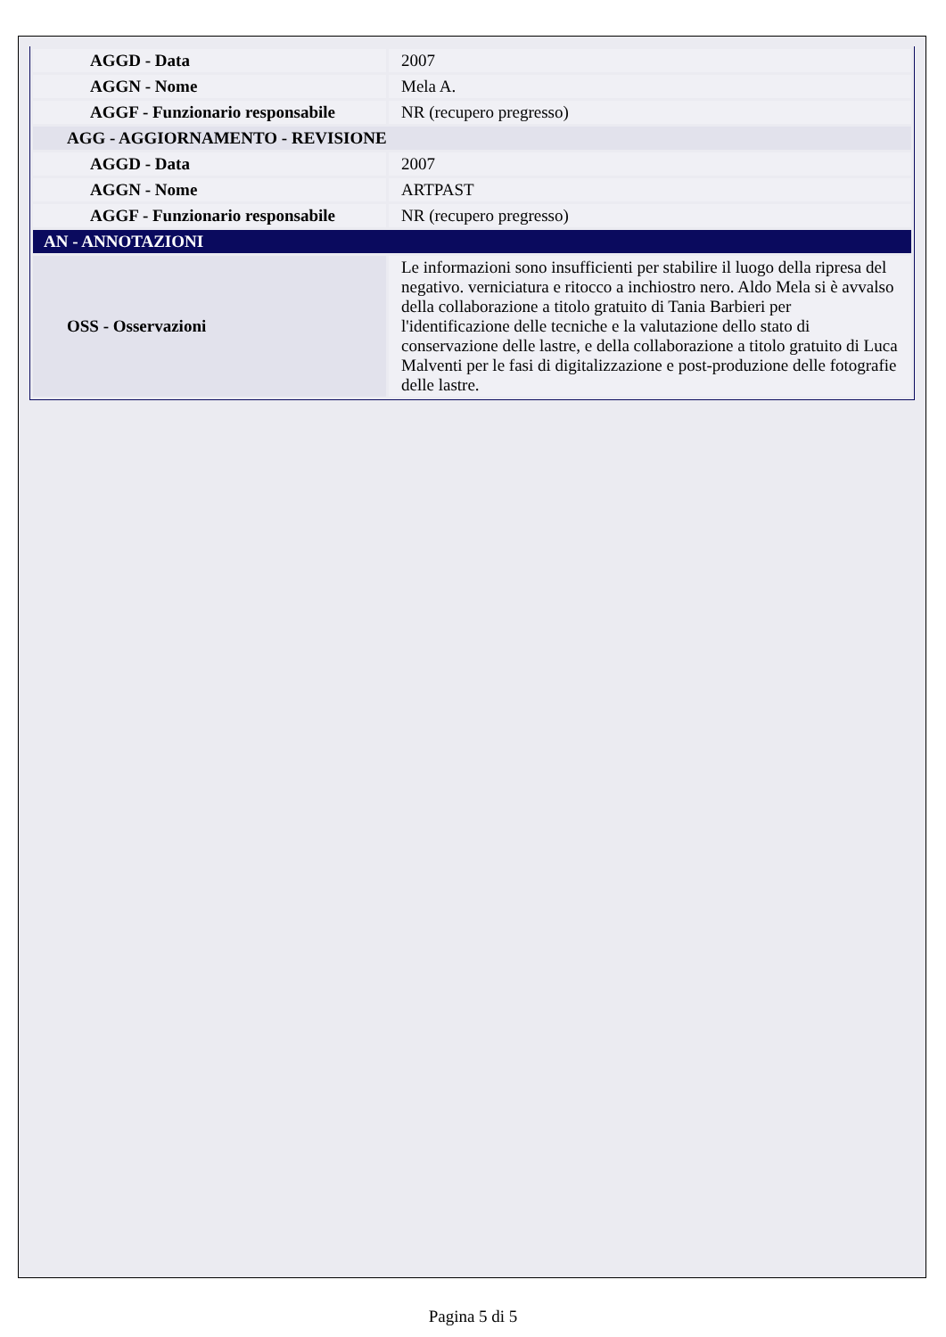| AGGD - Data | 2007 |
| AGGN - Nome | Mela A. |
| AGGF - Funzionario responsabile | NR (recupero pregresso) |
| AGG - AGGIORNAMENTO - REVISIONE | |
| AGGD - Data | 2007 |
| AGGN - Nome | ARTPAST |
| AGGF - Funzionario responsabile | NR (recupero pregresso) |
| AN - ANNOTAZIONI | |
| OSS - Osservazioni | Le informazioni sono insufficienti per stabilire il luogo della ripresa del negativo. verniciatura e ritocco a inchiostro nero. Aldo Mela si è avvalso della collaborazione a titolo gratuito di Tania Barbieri per l'identificazione delle tecniche e la valutazione dello stato di conservazione delle lastre, e della collaborazione a titolo gratuito di Luca Malventi per le fasi di digitalizzazione e post-produzione delle fotografie delle lastre. |
Pagina 5 di 5